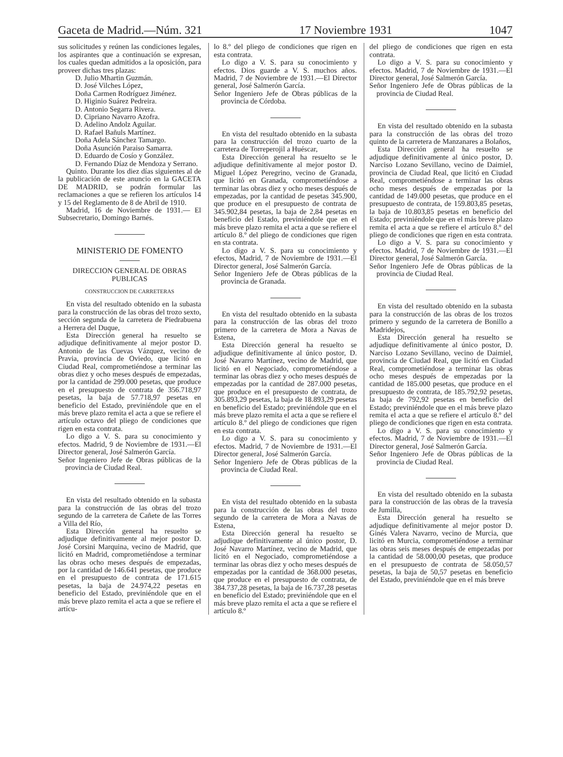Gaceta de Madrid.—Núm. 321 17 Noviembre 1931 1047
sus solicitudes y reúnen las condiciones legales, los aspirantes que a continuación se expresan, los cuales quedan admitidos a la oposición, para proveer dichas tres plazas:
D. Julio Mhartin Guzmán.
D. José Vilches López,
Doña Carmen Rodríguez Jiménez.
D. Higinio Suárez Pedreira.
D. Antonio Segarra Rivera.
D. Cipriano Navarro Azofra.
D. Adelino Andolz Aguilar.
D. Rafael Bañuls Martínez.
Doña Adela Sánchez Tamargo.
Doña Asunción Paraiso Samarra.
D. Eduardo de Cosío y González.
D. Fernando Díaz de Mendoza y Serrano.
Quinto. Durante los diez días siguientes al de la publicación de este anuncio en la GACETA DE MADRID, se podrán formular las reclamaciones a que se refieren los artículos 14 y 15 del Reglamento de 8 de Abril de 1910.
Madrid, 16 de Noviembre de 1931.— El Subsecretario, Domingo Barnés.
MINISTERIO DE FOMENTO
DIRECCION GENERAL DE OBRAS PUBLICAS
CONSTRUCCION DE CARRETERAS
En vista del resultado obtenido en la subasta para la construcción de las obras del trozo sexto, sección segunda de la carretera de Piedrabuena a Herrera del Duque,
Esta Dirección general ha resuelto se adjudique definitivamente al mejor postor D. Antonio de las Cuevas Vázquez, vecino de Pravia, provincia de Oviedo, que licitó en Ciudad Real, comprometiéndose a terminar las obras diez y ocho meses después de empezadas, por la cantidad de 299.000 pesetas, que produce en el presupuesto de contrata de 356.718,97 pesetas, la baja de 57.718,97 pesetas en beneficio del Estado, previniéndole que en el más breve plazo remita el acta a que se refiere el artículo octavo del pliego de condiciones que rigen en esta contrata.
Lo digo a V. S. para su conocimiento y efectos. Madrid, 9 de Noviembre de 1931.—El Director general, José Salmerón García.
Señor Ingeniero Jefe de Obras públicas de la provincia de Ciudad Real.
En vista del resultado obtenido en la subasta para la construcción de las obras del trozo segundo de la carretera de Cañete de las Torres a Villa del Río,
Esta Dirección general ha resuelto se adjudique definitivamente al mejor postor D. José Corsini Marquina, vecino de Madrid, que licitó en Madrid, comprometiéndose a terminar las obras ocho meses después de empezadas, por la cantidad de 146.641 pesetas, que produce en el presupuesto de contrata de 171.615 pesetas, la baja de 24.974,22 pesetas en beneficio del Estado, previniéndole que en el más breve plazo remita el acta a que se refiere el artícu-
lo 8.º del pliego de condiciones que rigen en esta contrata.
Lo digo a V. S. para su conocimiento y efectos. Dios guarde a V. S. muchos años. Madrid, 7 de Noviembre de 1931.—El Director general, José Salmerón García.
Señor Ingeniero Jefe de Obras públicas de la provincia de Córdoba.
En vista del resultado obtenido en la subasta para la construcción del trozo cuarto de la carretera de Torreperojil a Huéscar,
Esta Dirección general ha resuelto se le adjudique definitivamente al mejor postor D. Miguel López Peregrino, vecino de Granada, que licitó en Granada, comprometiéndose a terminar las obras diez y ocho meses después de empezadas, por la cantidad de pesetas 345.900, que produce en el presupuesto de contrata de 345.902,84 pesetas, la baja de 2,84 pesetas en beneficio del Estado, previniéndole que en el más breve plazo remita el acta a que se refiere el artículo 8.º del pliego de condiciones que rigen en sta contrata.
Lo digo a V. S. para su conocimiento y efectos, Madrid, 7 de Noviembre de 1931.—El Director general, José Salmerón García.
Señor Ingeniero Jefe de Obras públicas de la provincia de Granada.
En vista del resultado obtenido en la subasta para la construcción de las obras del trozo primero de la carretera de Mora a Navas de Estena,
Esta Dirección general ha resuelto se adjudique definitivamente al único postor, D. José Navarro Martínez, vecino de Madrid, que licitó en el Negociado, comprometiéndose a terminar las obras diez y ocho meses después de empezadas por la cantidad de 287.000 pesetas, que produce en el presupuesto de contrata, de 305.893,29 pesetas, la baja de 18.893,29 pesetas en beneficio del Estado; previniéndole que en el más breve plazo remita el acta a que se refiere el artículo 8.º del pliego de condiciones que rigen en esta contrata.
Lo digo a V. S. para su conocimiento y efectos. Madrid, 7 de Noviembre de 1931.—El Director general, José Salmerón García.
Señor Ingeniero Jefe de Obras públicas de la provincia de Ciudad Real.
En vista del resultado obtenido en la subasta para la construcción de las obras del trozo segundo de la carretera de Mora a Navas de Estena,
Esta Dirección general ha resuelto se adjudique definitivamente al único postor, D. José Navarro Martínez, vecino de Madrid, que licitó en el Negociado, comprometiéndose a terminar las obras diez y ocho meses después de empezadas por la cantidad de 368.000 pesetas, que produce en el presupuesto de contrata, de 384.737,28 pesetas, la baja de 16.737,28 pesetas en beneficio del Estado; previniéndole que en el más breve plazo remita el acta a que se refiere el artículo 8.º
del pliego de condiciones que rigen en esta contrata.
Lo digo a V. S. para su conocimiento y efectos. Madrid, 7 de Noviembre de 1931.—El Director general, José Salmerón García.
Señor Ingeniero Jefe de Obras públicas de la provincia de Ciudad Real.
En vista del resultado obtenido en la subasta para la construcción de las obras del trozo quinto de la carretera de Manzanares a Bolaños,
Esta Dirección general ha resuelto se adjudique definitivamente al único postor, D. Narciso Lozano Sevillano, vecino de Daimiel, provincia de Ciudad Real, que licitó en Ciudad Real, comprometiéndose a terminar las obras ocho meses después de empezadas por la cantidad de 149.000 pesetas, que produce en el presupuesto de contrata, de 159.803,85 pesetas, la baja de 10.803,85 pesetas en beneficio del Estado; previniéndole que en el más breve plazo remita el acta a que se refiere el artículo 8.º del pliego de condiciones que rigen en esta contrata.
Lo digo a V. S. para su conocimiento y efectos. Madrid, 7 de Noviembre de 1931.—El Director general, José Salmerón García.
Señor Ingeniero Jefe de Obras públicas de la provincia de Ciudad Real.
En vista del resultado obtenido en la subasta para la construcción de las obras de los trozos primero y segundo de la carretera de Bonillo a Madridejos,
Esta Dirección general ha resuelto se adjudique definitivamente al único postor, D. Narciso Lozano Sevillano, vecino de Daimiel, provincia de Ciudad Real, que licitó en Ciudad Real, comprometiéndose a terminar las obras ocho meses después de empezadas por la cantidad de 185.000 pesetas, que produce en el presupuesto de contrata, de 185.792,92 pesetas, la baja de 792,92 pesetas en beneficio del Estado; previniéndole que en el más breve plazo remita el acta a que se refiere el artículo 8.º del pliego de condiciones que rigen en esta contrata.
Lo digo a V. S. para su conocimiento y efectos. Madrid, 7 de Noviembre de 1931.—El Director general, José Salmerón García.
Señor Ingeniero Jefe de Obras públicas de la provincia de Ciudad Real.
En vista del resultado obtenido en la subasta para la construcción de las obras de la travesía de Jumilla,
Esta Dirección general ha resuelto se adjudique definitivamente al mejor postor D. Ginés Valera Navarro, vecino de Murcia, que licitó en Murcia, comprometiéndose a terminar las obras seis meses después de empezadas por la cantidad de 58.000,00 pesetas, que produce en el presupuesto de contrata de 58.050,57 pesetas, la baja de 50,57 pesetas en beneficio del Estado, previniéndole que en el más breve